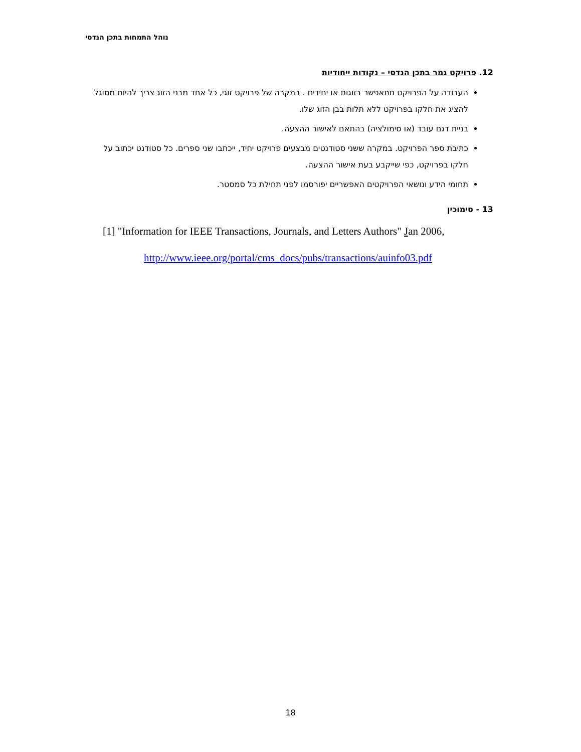נוהל התמחות בתכן הנדסי
12. פרויקט גמר בתכן הנדסי – נקודות ייחודיות
העבודה על הפרויקט תתאפשר בזוגות או יחידים . במקרה של פרויקט זוגי, כל אחד מבני הזוג צריך להיות מסוגל להציג את חלקו בפרויקט ללא תלות בבן הזוג שלו.
בניית דגם עובד (או סימולציה) בהתאם לאישור ההצעה.
כתיבת ספר הפרויקט. במקרה ששני סטודנטים מבצעים פרויקט יחיד, ייכתבו שני ספרים. כל סטודנט יכתוב על חלקו בפרויקט, כפי שייקבע בעת אישור ההצעה.
תחומי הידע ונושאי הפרויקטים האפשריים יפורסמו לפני תחילת כל סמסטר.
13 - סימוכין
[1] "Information for IEEE Transactions, Journals, and Letters Authors" Jan 2006,
http://www.ieee.org/portal/cms_docs/pubs/transactions/auinfo03.pdf
18